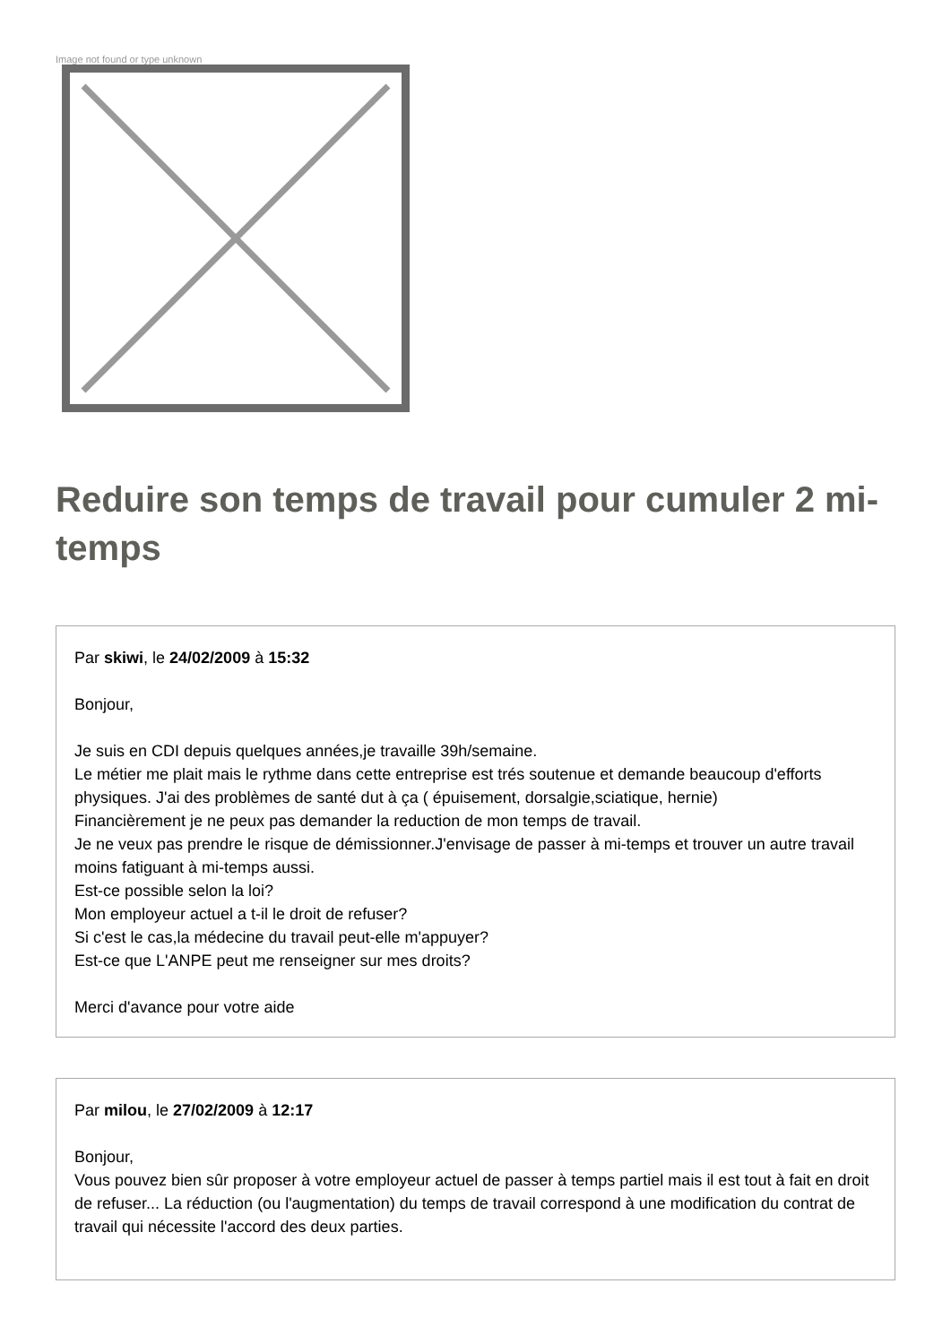Image not found or type unknown
Reduire son temps de travail pour cumuler 2 mi-temps
Par skiwi, le 24/02/2009 à 15:32
Bonjour,
Je suis en CDI depuis quelques années,je travaille 39h/semaine.
Le métier me plait mais le rythme dans cette entreprise est trés soutenue et demande beaucoup d'efforts physiques. J'ai des problèmes de santé dut à ça ( épuisement, dorsalgie,sciatique, hernie)
Financièrement je ne peux pas demander la reduction de mon temps de travail.
Je ne veux pas prendre le risque de démissionner.J'envisage de passer à mi-temps et trouver un autre travail moins fatiguant à mi-temps aussi.
Est-ce possible selon la loi?
Mon employeur actuel a t-il le droit de refuser?
Si c'est le cas,la médecine du travail peut-elle m'appuyer?
Est-ce que L'ANPE peut me renseigner sur mes droits?
Merci d'avance pour votre aide
Par milou, le 27/02/2009 à 12:17
Bonjour,
Vous pouvez bien sûr proposer à votre employeur actuel de passer à temps partiel mais il est tout à fait en droit de refuser... La réduction (ou l'augmentation) du temps de travail correspond à une modification du contrat de travail qui nécessite l'accord des deux parties.